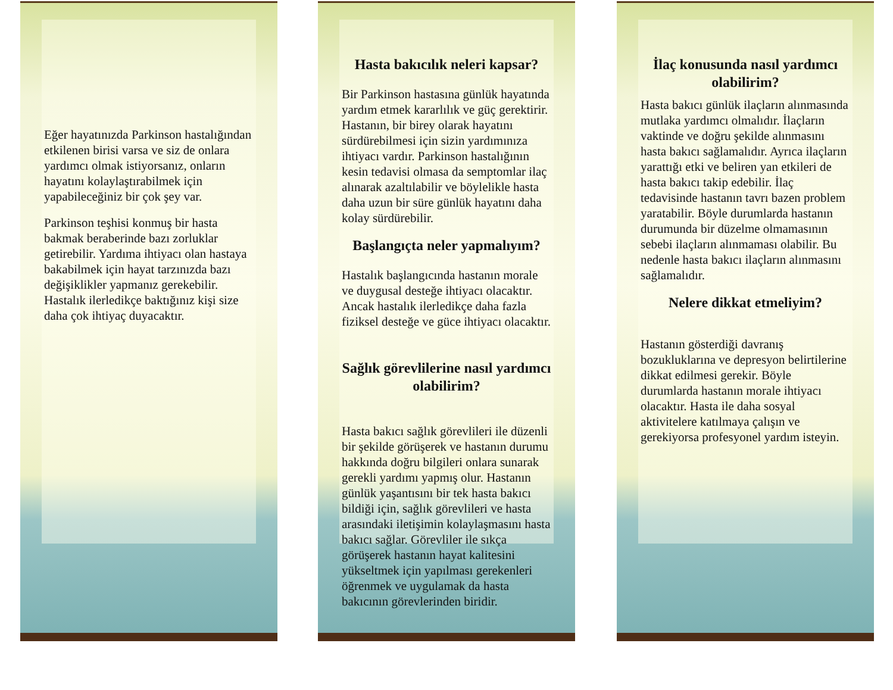Eğer hayatınızda Parkinson hastalığından etkilenen birisi varsa ve siz de onlara yardımcı olmak istiyorsanız, onların hayatını kolaylaştırabilmek için yapabileceğiniz bir çok şey var.
Parkinson teşhisi konmuş bir hasta bakmak beraberinde bazı zorluklar getirebilir. Yardıma ihtiyacı olan hastaya bakabilmek için hayat tarzınızda bazı değişiklikler yapmanız gerekebilir. Hastalık ilerledikçe baktığınız kişi size daha çok ihtiyaç duyacaktır.
Hasta bakıcılık neleri kapsar?
Bir Parkinson hastasına günlük hayatında yardım etmek kararlılık ve güç gerektirir. Hastanın, bir birey olarak hayatını sürdürebilmesi için sizin yardımınıza ihtiyacı vardır. Parkinson hastalığının kesin tedavisi olmasa da semptomlar ilaç alınarak azaltılabilir ve böylelikle hasta daha uzun bir süre günlük hayatını daha kolay sürdürebilir.
Başlangıçta neler yapmalıyım?
Hastalık başlangıcında hastanın morale ve duygusal desteğe ihtiyacı olacaktır. Ancak hastalık ilerledikçe daha fazla fiziksel desteğe ve güce ihtiyacı olacaktır.
Sağlık görevlilerine nasıl yardımcı olabilirim?
Hasta bakıcı sağlık görevlileri ile düzenli bir şekilde görüşerek ve hastanın durumu hakkında doğru bilgileri onlara sunarak gerekli yardımı yapmış olur. Hastanın günlük yaşantısını bir tek hasta bakıcı bildiği için, sağlık görevlileri ve hasta arasındaki iletişimin kolaylaşmasını hasta bakıcı sağlar. Görevliler ile sıkça görüşerek hastanın hayat kalitesini yükseltmek için yapılması gerekenleri öğrenmek ve uygulamak da hasta bakıcının görevlerinden biridir.
İlaç konusunda nasıl yardımcı olabilirim?
Hasta bakıcı günlük ilaçların alınmasında mutlaka yardımcı olmalıdır. İlaçların vaktinde ve doğru şekilde alınmasını hasta bakıcı sağlamalıdır. Ayrıca ilaçların yarattığı etki ve beliren yan etkileri de hasta bakıcı takip edebilir. İlaç tedavisinde hastanın tavrı bazen problem yaratabilir. Böyle durumlarda hastanın durumunda bir düzelme olmamasının sebebi ilaçların alınmaması olabilir. Bu nedenle hasta bakıcı ilaçların alınmasını sağlamalıdır.
Nelere dikkat etmeliyim?
Hastanın gösterdiği davranış bozukluklarına ve depresyon belirtilerine dikkat edilmesi gerekir. Böyle durumlarda hastanın morale ihtiyacı olacaktır. Hasta ile daha sosyal aktivitelere katılmaya çalışın ve gerekiyorsa profesyonel yardım isteyin.